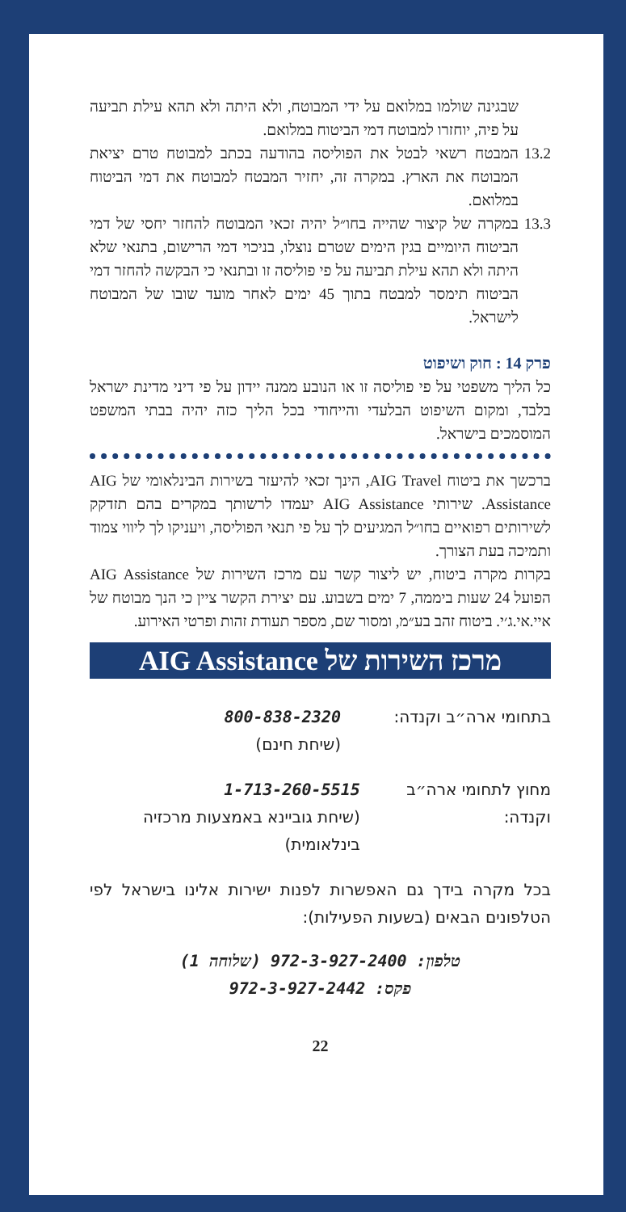שבגינה שולמו במלואם על ידי המבוטח, ולא היתה ולא תהא עילת תביעה על פיה, יוחזרו למבוטח דמי הביטוח במלואם.
13.2
המבטח רשאי לבטל את הפוליסה בהודעה בכתב למבוטח טרם יציאת המבוטח את הארץ. במקרה זה, יחזיר המבטח למבוטח את דמי הביטוח במלואם.
13.3
במקרה של קיצור שהייה בחו״ל יהיה זכאי המבוטח להחזר יחסי של דמי הביטוח היומיים בגין הימים שטרם נוצלו, בניכוי דמי הרישום, בתנאי שלא היתה ולא תהא עילת תביעה על פי פוליסה זו ובתנאי כי הבקשה להחזר דמי הביטוח תימסר למבטח בתוך 45 ימים לאחר מועד שובו של המבוטח לישראל.
פרק 14 : חוק ושיפוט
כל הליך משפטי על פי פוליסה זו או הנובע ממנה יידון על פי דיני מדינת ישראל בלבד, ומקום השיפוט הבלעדי והייחודי בכל הליך כזה יהיה בבתי המשפט המוסמכים בישראל.
ברכשך את ביטוח AIG Travel, הינך זכאי להיעזר בשירות הבינלאומי של AIG Assistance. שירותי AIG Assistance יעמדו לרשותך במקרים בהם תזדקק לשירותים רפואיים בחו״ל המגיעים לך על פי תנאי הפוליסה, ויעניקו לך ליווי צמוד ותמיכה בעת הצורך.
בקרות מקרה ביטוח, יש ליצור קשר עם מרכז השירות של AIG Assistance הפועל 24 שעות ביממה, 7 ימים בשבוע. עם יצירת הקשר ציין כי הנך מבוטח של איי.אי.ג׳י. ביטוח זהב בע״מ, ומסור שם, מספר תעודת זהות ופרטי האירוע.
מרכז השירות של AIG Assistance
בתחומי ארה״ב וקנדה: 800-838-2320
(שיחת חינם)
מחוץ לתחומי ארה״ב וקנדה:
1-713-260-5515
(שיחת גוביינא באמצעות מרכזיה בינלאומית)
בכל מקרה בידך גם האפשרות לפנות ישירות אלינו בישראל לפי הטלפונים הבאים (בשעות הפעילות):
טלפון: 972-3-927-2400 (שלוחה 1)
פקס: 972-3-927-2442
22